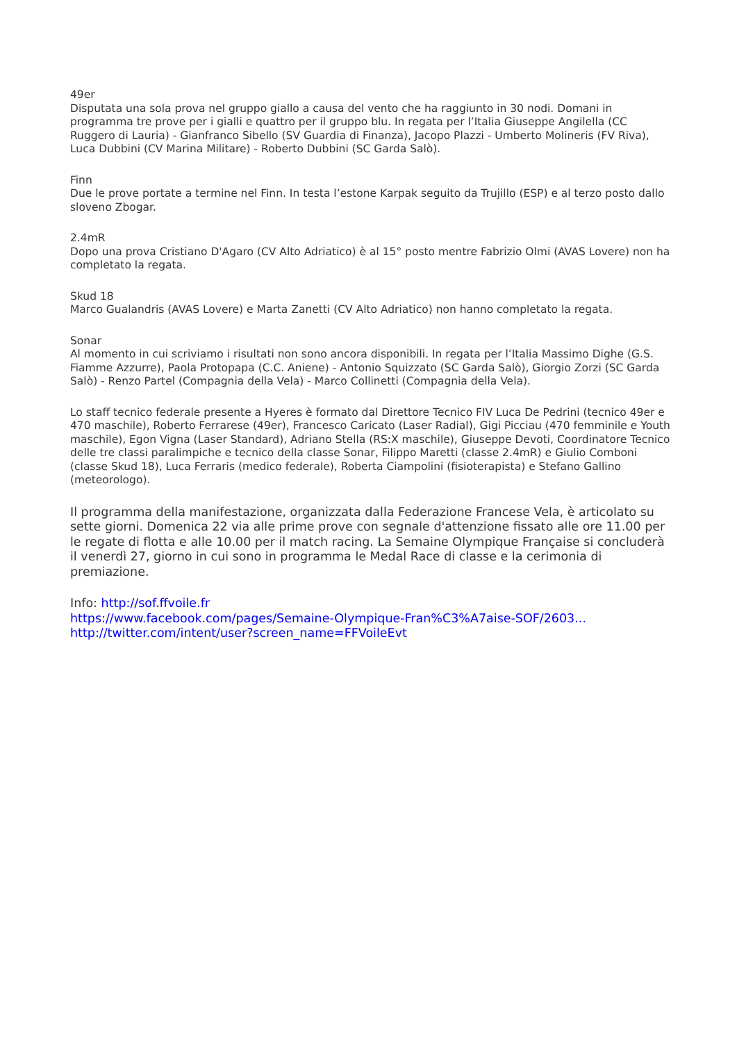49er
Disputata una sola prova nel gruppo giallo a causa del vento che ha raggiunto in 30 nodi. Domani in programma tre prove per i gialli e quattro per il gruppo blu. In regata per l’Italia Giuseppe Angilella (CC Ruggero di Lauria) - Gianfranco Sibello (SV Guardia di Finanza), Jacopo Plazzi - Umberto Molineris (FV Riva), Luca Dubbini (CV Marina Militare) - Roberto Dubbini (SC Garda Salò).
Finn
Due le prove portate a termine nel Finn. In testa l’estone Karpak seguito da Trujillo (ESP) e al terzo posto dallo sloveno Zbogar.
2.4mR
Dopo una prova Cristiano D'Agaro (CV Alto Adriatico) è al 15° posto mentre Fabrizio Olmi (AVAS Lovere) non ha completato la regata.
Skud 18
Marco Gualandris (AVAS Lovere) e Marta Zanetti (CV Alto Adriatico) non hanno completato la regata.
Sonar
Al momento in cui scriviamo i risultati non sono ancora disponibili. In regata per l’Italia Massimo Dighe (G.S. Fiamme Azzurre), Paola Protopapa (C.C. Aniene) - Antonio Squizzato (SC Garda Salò), Giorgio Zorzi (SC Garda Salò) - Renzo Partel (Compagnia della Vela) - Marco Collinetti (Compagnia della Vela).
Lo staff tecnico federale presente a Hyeres è formato dal Direttore Tecnico FIV Luca De Pedrini (tecnico 49er e 470 maschile), Roberto Ferrarese (49er), Francesco Caricato (Laser Radial), Gigi Picciau (470 femminile e Youth maschile), Egon Vigna (Laser Standard), Adriano Stella (RS:X maschile), Giuseppe Devoti, Coordinatore Tecnico delle tre classi paralimpiche e tecnico della classe Sonar, Filippo Maretti (classe 2.4mR) e Giulio Comboni (classe Skud 18), Luca Ferraris (medico federale), Roberta Ciampolini (fisioterapista) e Stefano Gallino (meteorologo).
Il programma della manifestazione, organizzata dalla Federazione Francese Vela, è articolato su sette giorni. Domenica 22 via alle prime prove con segnale d'attenzione fissato alle ore 11.00 per le regate di flotta e alle 10.00 per il match racing. La Semaine Olympique Française si concluderà il venerdì 27, giorno in cui sono in programma le Medal Race di classe e la cerimonia di premiazione.
Info: http://sof.ffvoile.fr
https://www.facebook.com/pages/Semaine-Olympique-Fran%C3%A7aise-SOF/2603...
http://twitter.com/intent/user?screen_name=FFVoileEvt